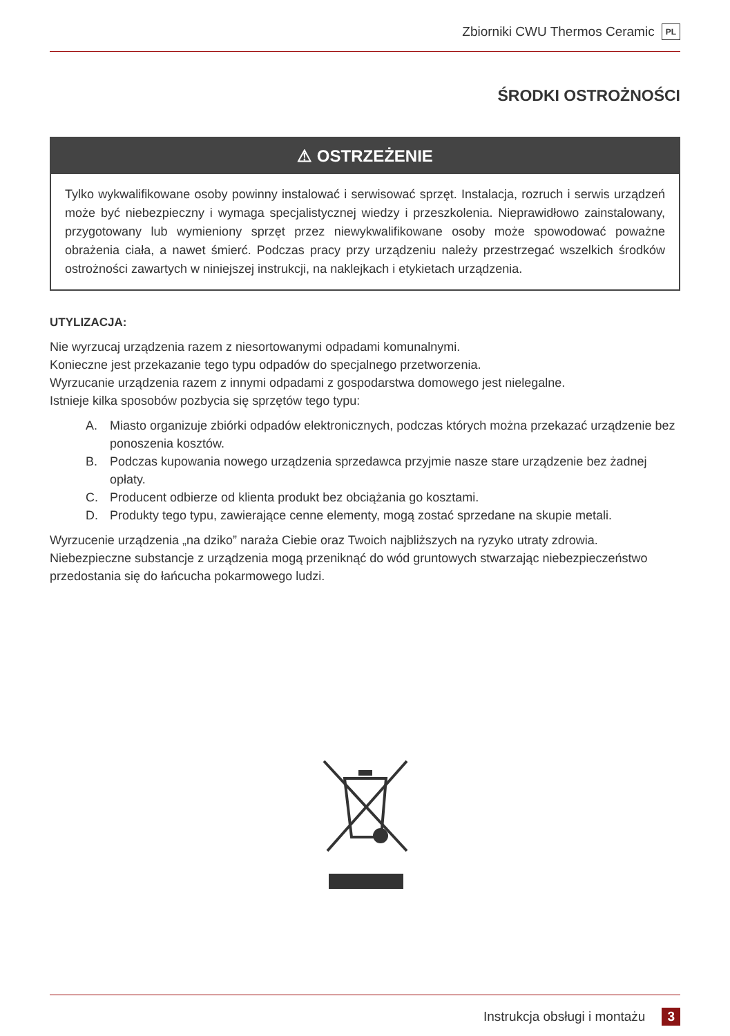Zbiorniki CWU Thermos Ceramic PL
ŚRODKI OSTROŻNOŚCI
⚠ OSTRZEŻENIE
Tylko wykwalifikowane osoby powinny instalować i serwisować sprzęt. Instalacja, rozruch i serwis urządzeń może być niebezpieczny i wymaga specjalistycznej wiedzy i przeszkolenia. Nieprawidłowo zainstalowany, przygotowany lub wymieniony sprzęt przez niewykwalifikowane osoby może spowodować poważne obrażenia ciała, a nawet śmierć. Podczas pracy przy urządzeniu należy przestrzegać wszelkich środków ostrożności zawartych w niniejszej instrukcji, na naklejkach i etykietach urządzenia.
UTYLIZACJA:
Nie wyrzucaj urządzenia razem z niesortowanymi odpadami komunalnymi.
Konieczne jest przekazanie tego typu odpadów do specjalnego przetworzenia.
Wyrzucanie urządzenia razem z innymi odpadami z gospodarstwa domowego jest nielegalne.
Istnieje kilka sposobów pozbycia się sprzętów tego typu:
A. Miasto organizuje zbiórki odpadów elektronicznych, podczas których można przekazać urządzenie bez ponoszenia kosztów.
B. Podczas kupowania nowego urządzenia sprzedawca przyjmie nasze stare urządzenie bez żadnej opłaty.
C. Producent odbierze od klienta produkt bez obciążania go kosztami.
D. Produkty tego typu, zawierające cenne elementy, mogą zostać sprzedane na skupie metali.
Wyrzucenie urządzenia „na dziko” naraża Ciebie oraz Twoich najbliższych na ryzyko utraty zdrowia. Niebezpieczne substancje z urządzenia mogą przeniknąć do wód gruntowych stwarzając niebezpieczeństwo przedostania się do łańcucha pokarmowego ludzi.
Instrukcja obsługi i montażu 3